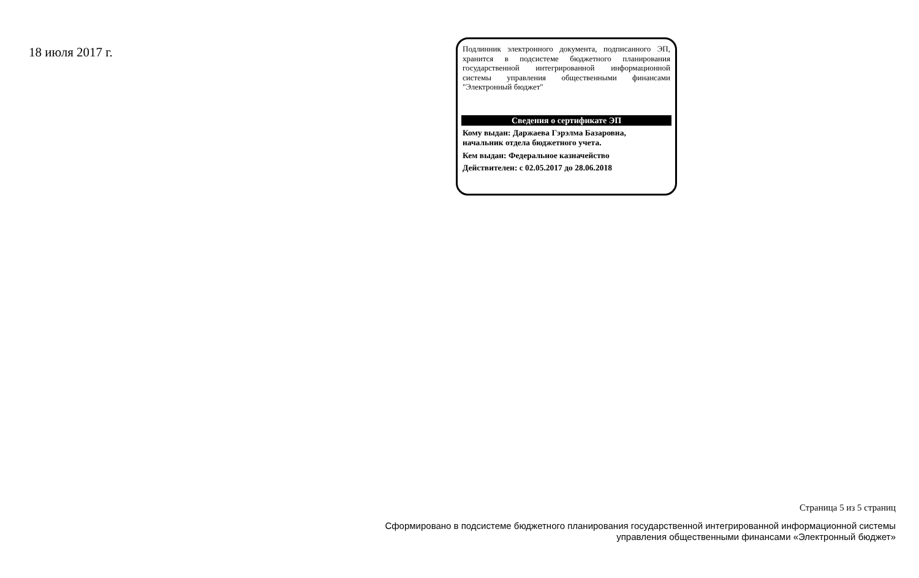18 июля 2017 г.
Подлинник электронного документа, подписанного ЭП, хранится в подсистеме бюджетного планирования государственной интегрированной информационной системы управления общественными финансами "Электронный бюджет"
Сведения о сертификате ЭП
Кому выдан: Даржаева Гэрэлма Базаровна,
начальник отдела бюджетного учета.
Кем выдан: Федеральное казначейство
Действителен: с 02.05.2017 до 28.06.2018
Страница 5 из 5 страниц
Сформировано в подсистеме бюджетного планирования государственной интегрированной информационной системы
управления общественными финансами «Электронный бюджет»